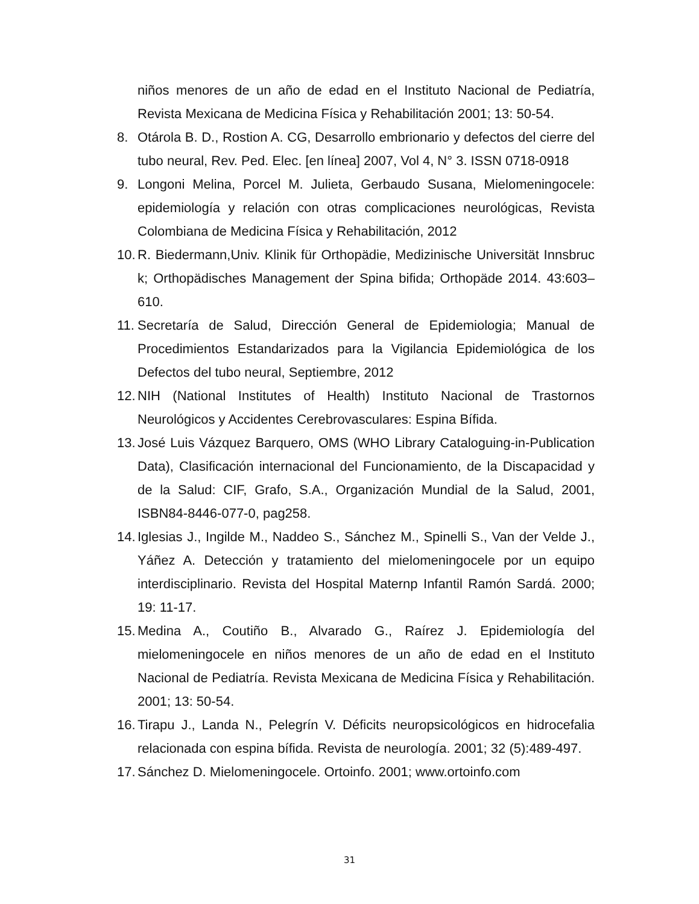niños menores de un año de edad en el Instituto Nacional de Pediatría, Revista Mexicana de Medicina Física y Rehabilitación 2001; 13: 50-54.
8. Otárola B. D., Rostion A. CG, Desarrollo embrionario y defectos del cierre del tubo neural, Rev. Ped. Elec. [en línea] 2007, Vol 4, N° 3. ISSN 0718-0918
9. Longoni Melina, Porcel M. Julieta, Gerbaudo Susana, Mielomeningocele: epidemiología y relación con otras complicaciones neurológicas, Revista Colombiana de Medicina Física y Rehabilitación, 2012
10. R. Biedermann,Univ. Klinik für Orthopädie, Medizinische Universität Innsbruc k; Orthopädisches Management der Spina bifida; Orthopäde 2014. 43:603–610.
11. Secretaría de Salud, Dirección General de Epidemiologia; Manual de Procedimientos Estandarizados para la Vigilancia Epidemiológica de los Defectos del tubo neural, Septiembre, 2012
12. NIH (National Institutes of Health) Instituto Nacional de Trastornos Neurológicos y Accidentes Cerebrovasculares: Espina Bífida.
13. José Luis Vázquez Barquero, OMS (WHO Library Cataloguing-in-Publication Data), Clasificación internacional del Funcionamiento, de la Discapacidad y de la Salud: CIF, Grafo, S.A., Organización Mundial de la Salud, 2001, ISBN84-8446-077-0, pag258.
14. Iglesias J., Ingilde M., Naddeo S., Sánchez M., Spinelli S., Van der Velde J., Yáñez A. Detección y tratamiento del mielomeningocele por un equipo interdisciplinario. Revista del Hospital Maternp Infantil Ramón Sardá. 2000; 19: 11-17.
15. Medina A., Coutiño B., Alvarado G., Raírez J. Epidemiología del mielomeningocele en niños menores de un año de edad en el Instituto Nacional de Pediatría. Revista Mexicana de Medicina Física y Rehabilitación. 2001; 13: 50-54.
16. Tirapu J., Landa N., Pelegrín V. Déficits neuropsicológicos en hidrocefalia relacionada con espina bífida. Revista de neurología. 2001; 32 (5):489-497.
17. Sánchez D. Mielomeningocele. Ortoinfo. 2001; www.ortoinfo.com
31